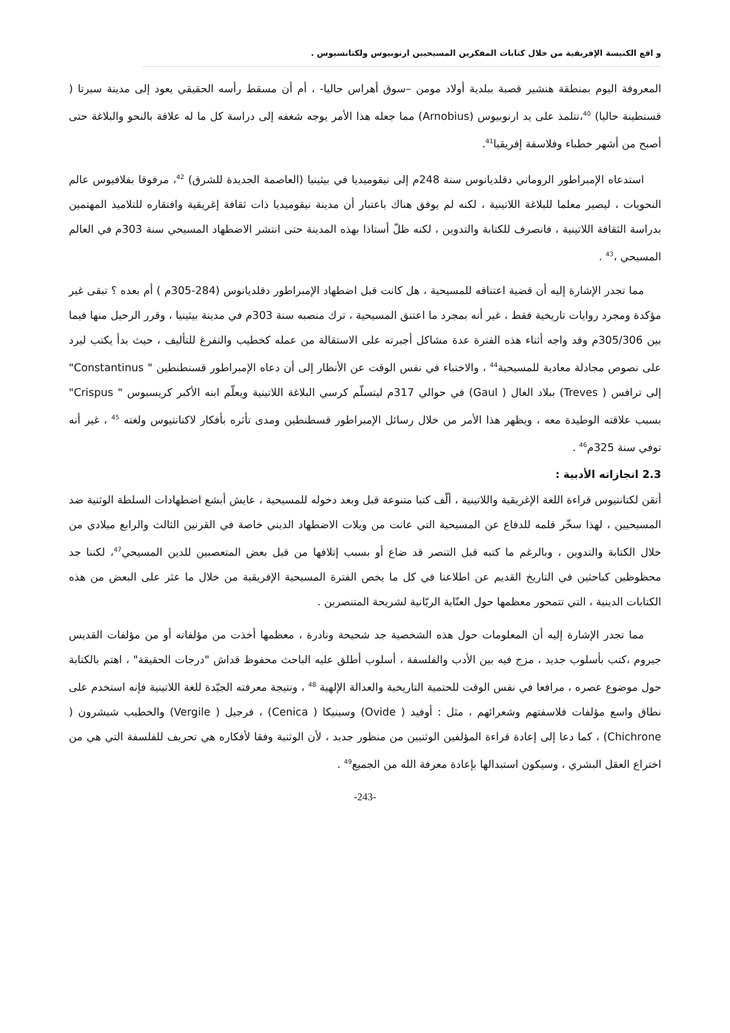و اقع الكنيسة الإفريقية من خلال كتابات المفكرين المسيحيين ارنوبيوس ولكتانسيوس .
المعروفة اليوم بمنطقة هنشير قصبة ببلدية أولاد مومن –سوق أهراس حاليا- ، أم أن مسقط رأسه الحقيقي يعود إلى مدينة سيرتا ( قسنطينة حاليا) <sup>40</sup>،تتلمذ على يد ارنوبيوس (Arnobius) مما جعله هذا الأمر يوجه شغفه إلى دراسة كل ما له علاقة بالنحو والبلاغة حتى أصبح من أشهر خطباء وفلاسفة إفريقيا<sup>41</sup>.
استدعاه الإمبراطور الروماني دقلديانوس سنة 248م إلى نيقوميديا في بيثينيا (العاصمة الجديدة للشرق) <sup>42</sup>، مرفوقا بفلافيوس عالم النحويات ، ليصير معلما للبلاغة اللاتينية ، لكنه لم يوفق هناك باعتبار أن مدينة نيقوميديا ذات ثقافة إغريقية وافتقاره للتلاميذ المهتمين بدراسة الثقافة اللاتينية ، فانصرف للكتابة والتدوين ، لكنه ظلّ أستاذا بهذه المدينة حتى انتشر الاضطهاد المسيحي سنة 303م في العالم المسيحي ،<sup>43</sup> .
مما تجدر الإشارة إليه أن قضية اعتناقه للمسيحية ، هل كانت قبل اضطهاد الإمبراطور دقلديانوس (284-305م ) أم بعده ؟ تبقى غير مؤكدة ومجرد روايات تاريخية فقط ، غير أنه بمجرد ما اعتنق المسيحية ، ترك منصبه سنة 303م في مدينة بيثينيا ، وقرر الرحيل منها فيما بين 305/306م وقد واجه أثناء هذه الفترة عدة مشاكل أجبرته على الاستقالة من عمله كخطيب والتفرغ للتأليف ، حيث بدأ يكتب ليرد على نصوص مجادلة معادية للمسيحية<sup>44</sup> ، والاختباء في نفس الوقت عن الأنظار إلى أن دعاه الإمبراطور قسنطنطين " Constantinus" إلى ترافس ( Treves) ببلاد الغال ( Gaul) في حوالي 317م ليتسلّم كرسي البلاغة اللاتينية ويعلّم ابنه الأكبر كريسبوس " Crispus" بسبب علاقته الوطيدة معه ، ويظهر هذا الأمر من خلال رسائل الإمبراطور قسطنطين ومدى تأثره بأفكار لاكتانتيوس ولغته <sup>45</sup> ، غير أنه توفي سنة 325م<sup>46</sup> .
2.3 انجازاته الأدبية :
أتقن لكتانتيوس قراءة اللغة الإغريقية واللاتينية ، ألّف كتبا متنوعة قبل وبعد دخوله للمسيحية ، عايش أبشع اضطهادات السلطة الوثنية ضد المسيحيين ، لهذا سخّر قلمه للدفاع عن المسيحية التي عانت من ويلات الاضطهاد الديني خاصة في القرنين الثالث والرابع ميلادي من خلال الكتابة والتدوين ، وبالرغم ما كتبه قبل التنصر قد ضاع أو بسبب إتلافها من قبل بعض المتعصبين للدين المسيحي<sup>47</sup>، لكننا جد محظوظين كباحثين في التاريخ القديم عن اطلاعنا في كل ما يخص الفترة المسيحية الإفريقية من خلال ما عثر على البعض من هذه الكتابات الدينية ، التي تتمحور معظمها حول العنّاية الربّانية لشريحة المتنصرين .
مما تجدر الإشارة إليه أن المعلومات حول هذه الشخصية جد شحيحة ونادرة ، معظمها أخذت من مؤلفاته أو من مؤلفات القديس جيروم ،كتب بأسلوب جديد ، مزج فيه بين الأدب والفلسفة ، أسلوب أطلق عليه الباحث محفوظ قداش "درجات الحقيقة" ، اهتم بالكتابة حول موضوع عصره ، مرافعا في نفس الوقت للحتمية التاريخية والعدالة الإلهية <sup>48</sup> ، ونتيجة معرفته الجيّدة للغة اللاتينية فإنه استخدم على نطاق واسع مؤلفات فلاسفتهم وشعرائهم ، مثل : أوفيد ( Ovide) وسينيكا ( Cenica) ، فرجيل ( Vergile) والخطيب شيشرون ( Chichrone) ، كما دعا إلى إعادة قراءة المؤلفين الوثنيين من منظور جديد ، لأن الوثنية وفقا لأفكاره هي تحريف للفلسفة التي هي من اختراع العقل البشري ، وسيكون استبدالها بإعادة معرفة الله من الجميع<sup>49</sup> .
-243-